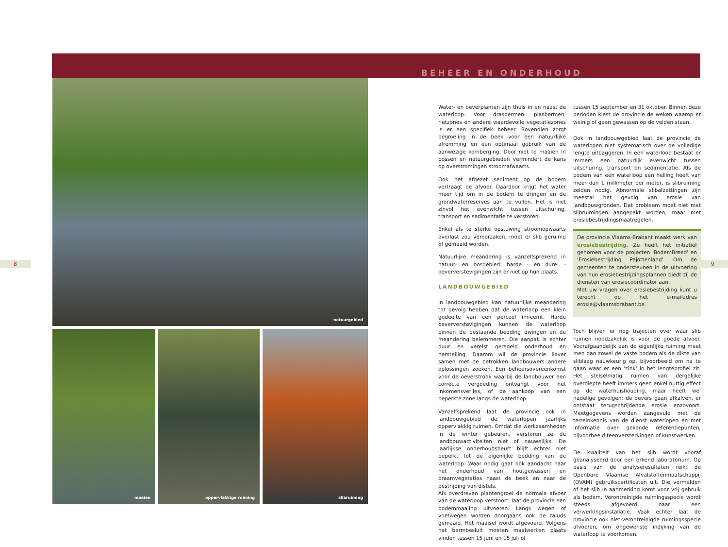BEHEER EN ONDERHOUD
8 9
natuurgebied
maaien oppervlakkige ruiming slibruiming
Water- en oeverplanten zijn thuis in en naast de waterloop. Voor drasbermen, plasbermen, rietzones en andere waardevolle vegetatiezones is er een specifiek beheer. Bovendien zorgt begroeiing in de beek voor een natuurlijke afremming en een optimaal gebruik van de aanwezige komberging. Door niet te maaien in bossen en natuurgebieden vermindert de kans op overstromingen stroomafwaarts.
Ook het afgezet sediment op de bodem vertraagt de afvoer. Daardoor krijgt het water meer tijd om in de bodem te dringen en de grondwaterreserves aan te vullen. Het is niet zinvol het evenwicht tussen uitschuring, transport en sedimentatie te verstoren.
Enkel als te sterke opstuwing stroomopwaarts overlast zou veroorzaken, moet er slib geruimd of gemaaid worden.
Natuurlijke meandering is vanzelfsprekend in natuur- en bosgebied: harde - en dure! - oeververstevigingen zijn er niet op hun plaats.
LANDBOUWGEBIED
In landbouwgebied kan natuurlijke meandering tot gevolg hebben dat de waterloop een klein gedeelte van een perceel inneemt. Harde oeververstevigingen kunnen de waterloop binnen de bestaande bedding dwingen en de meandering belemmeren. Die aanpak is echter duur en vereist geregeld onderhoud en herstelling. Daarom wil de provincie liever samen met de betrokken landbouwers andere oplossingen zoeken. Een beheersovereenkomst voor de oeverstrook waarbij de landbouwer een correcte vergoeding ontvangt voor het inkomensverlies, of de aankoop van een beperkte zone langs de waterloop.
Vanzelfsprekend laat de provincie ook in landbouwgebied de waterlopen jaarlijks oppervlakkig ruimen. Omdat die werkzaamheden in de winter gebeuren, verstoren ze de landbouwactiviteiten niet of nauwelijks. De jaarlijkse onderhoudsbeurt blijft echter niet beperkt tot de eigenlijke bedding van de waterloop. Waar nodig gaat ook aandacht naar het onderhoud van houtgewassen en braamvegetaties naast de beek en naar de bestrijding van distels.
Als overdreven plantengroei de normale afvoer van de waterloop verstoort, laat de provincie een bodemmaaiing uitvoeren. Langs wegen of voetwegen worden doorgaans ook de taluds gemaaid. Het maaisel wordt afgevoerd. Volgens het bermbesluit moeten maaiwerken plaats vinden tussen 15 juni en 15 juli of
tussen 15 september en 31 oktober. Binnen deze perioden kiest de provincie de weken waarop er weinig of geen gewassen op de velden staan.
Ook in landbouwgebied laat de provincie de waterlopen niet systematisch over de volledige lengte uitbaggeren. In een waterloop bestaat er immers een natuurlijk evenwicht tussen uitschuring, transport en sedimentatie. Als de bodem van een waterloop een helling heeft van meer dan 1 millimeter per meter, is slibruiming zelden nodig. Abnormale slibafzettingen zijn meestal het gevolg van erosie van landbouwgronden. Dat probleem moet niet met slibruimingen aangepakt worden, maar met erosiebestrijdingsmaatregelen.
De provincie Vlaams-Brabant maakt werk van erosiebestrijding. Ze heeft het initiatief genomen voor de projecten 'BodemBreed' en 'Erosiebestrijding Pajottenland'. Om de gemeenten te ondersteunen in de uitvoering van hun erosiebestrijdingsplannen biedt zij de diensten van erosiecoördinator aan.
Met uw vragen over erosiebestrijding kunt u terecht op het e-mailadres erosie@vlaamsbrabant.be.
Toch blijven er nog trajecten over waar slib ruimen noodzakelijk is voor de goede afvoer. Voorafgaandelijk aan de eigenlijke ruiming meet men dan zowel de vaste bodem als de dikte van sliblaag nauwkeurig op, bijvoorbeeld om na te gaan waar er een 'zink' in het lengteprofiel zit. Het stelselmatig ruimen van dergelijke overdiepte heeft immers geen enkel nuttig effect op de waterhuishouding, maar heeft wel nadelige gevolgen: de oevers gaan afkalven, er ontstaat terugschrijdende erosie enzovoort. Meetgegevens worden aangevuld met de terreinkennis van de dienst waterlopen en met informatie over gekende referentiepunten, bijvoorbeeld teenversterkingen of kunstwerken.
De kwaliteit van het slib wordt vooraf geanalyseerd door een erkend laboratorium. Op basis van de analyseresultaten reikt de Openbare Vlaamse Afvalstoffenmaatschappij (OVAM) gebruikscertificaten uit. Die vermelden of het slib in aanmerking komt voor vrij gebruik als bodem. Verontreinigde ruimingsspecie wordt steeds afgevoerd naar een verwerkingsinstallatie. Vaak echter laat de provincie ook niet-verontreinigde ruimingsspecie afvoeren, om ongewenste indijking van de waterloop te voorkomen.